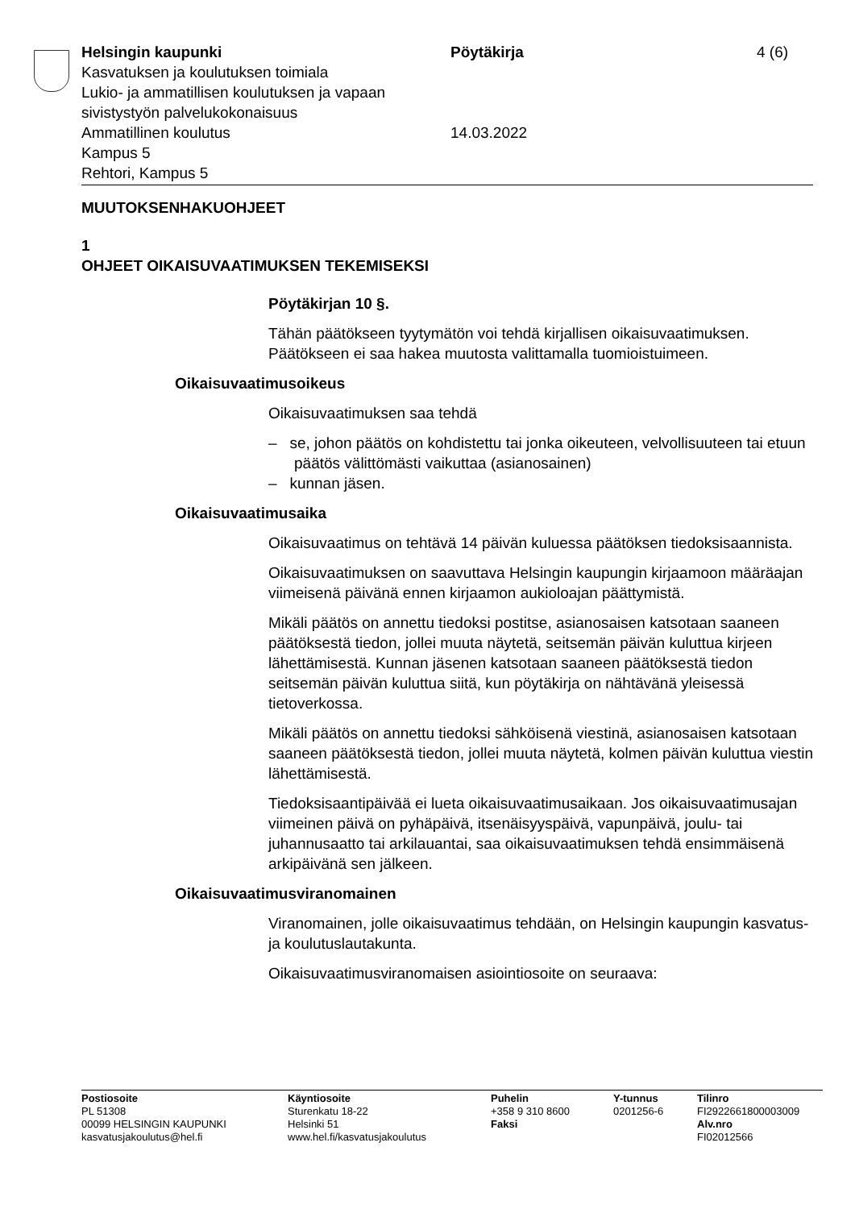Helsingin kaupunki
Kasvatuksen ja koulutuksen toimiala
Lukio- ja ammatillisen koulutuksen ja vapaan sivistystyön palvelukokonaisuus
Ammatillinen koulutus
Kampus 5
Rehtori, Kampus 5
Pöytäkirja
14.03.2022
4 (6)
MUUTOKSENHAKUOHJEET
1
OHJEET OIKAISUVAATIMUKSEN TEKEMISEKSI
Pöytäkirjan 10 §.
Tähän päätökseen tyytymätön voi tehdä kirjallisen oikaisuvaatimuksen. Päätökseen ei saa hakea muutosta valittamalla tuomioistuimeen.
Oikaisuvaatimusoikeus
Oikaisuvaatimuksen saa tehdä
– se, johon päätös on kohdistettu tai jonka oikeuteen, velvollisuuteen tai etuun päätös välittömästi vaikuttaa (asianosainen)
– kunnan jäsen.
Oikaisuvaatimusaika
Oikaisuvaatimus on tehtävä 14 päivän kuluessa päätöksen tiedoksisaannista.
Oikaisuvaatimuksen on saavuttava Helsingin kaupungin kirjaamoon määräajan viimeisenä päivänä ennen kirjaamon aukioloajan päättymistä.
Mikäli päätös on annettu tiedoksi postitse, asianosaisen katsotaan saaneen päätöksestä tiedon, jollei muuta näytetä, seitsemän päivän kuluttua kirjeen lähettämisestä. Kunnan jäsenen katsotaan saaneen päätöksestä tiedon seitsemän päivän kuluttua siitä, kun pöytäkirja on nähtävänä yleisessä tietoverkossa.
Mikäli päätös on annettu tiedoksi sähköisenä viestinä, asianosaisen katsotaan saaneen päätöksestä tiedon, jollei muuta näytetä, kolmen päivän kuluttua viestin lähettämisestä.
Tiedoksisaantipäivää ei lueta oikaisuvaatimusaikaan. Jos oikaisuvaatimusajan viimeinen päivä on pyhäpäivä, itsenäisyyspäivä, vapunpäivä, joulu- tai juhannusaatto tai arkilauantai, saa oikaisuvaatimuksen tehdä ensimmäisenä arkipäivänä sen jälkeen.
Oikaisuvaatimusviranomainen
Viranomainen, jolle oikaisuvaatimus tehdään, on Helsingin kaupungin kasvatus- ja koulutuslautakunta.
Oikaisuvaatimusviranomaisen asiointiosoite on seuraava:
Postiosoite
PL 51308
00099 HELSINGIN KAUPUNKI
kasvatusjakoulutus@hel.fi
Käyntiosoite
Sturenkatu 18-22
Helsinki 51
www.hel.fi/kasvatusjakoulutus
Puhelin
+358 9 310 8600
Faksi
Y-tunnus
0201256-6
Tilinro
FI2922661800003009
Alv.nro
FI02012566